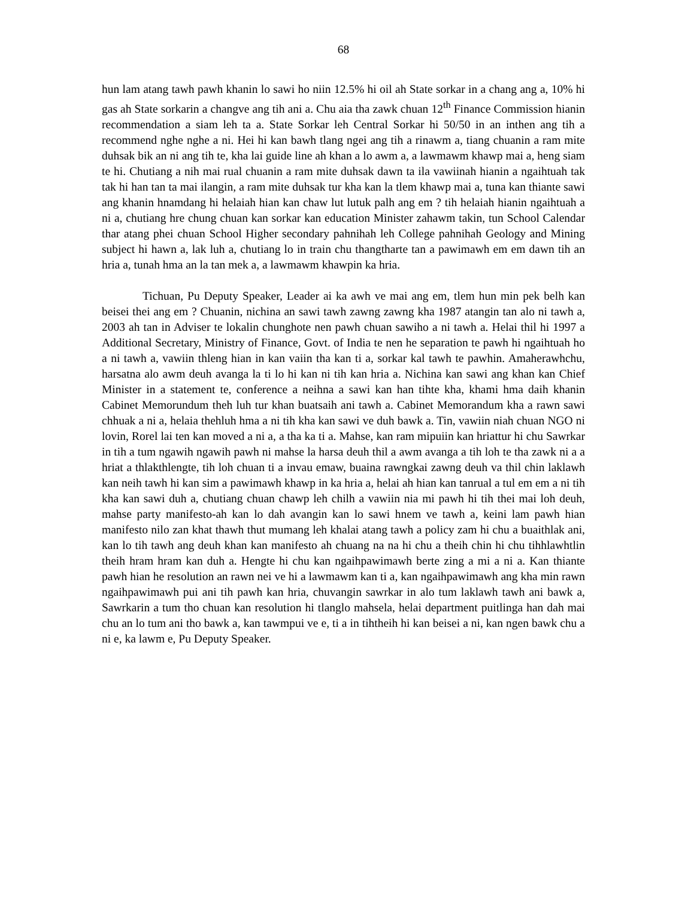68
hun lam atang tawh pawh khanin lo sawi ho niin 12.5% hi oil ah State sorkar in a chang ang a, 10% hi gas ah State sorkarin a changve ang tih ani a. Chu aia tha zawk chuan 12<sup>th</sup> Finance Commission hianin recommendation a siam leh ta a. State Sorkar leh Central Sorkar hi 50/50 in an inthen ang tih a recommend nghe nghe a ni. Hei hi kan bawh tlang ngei ang tih a rinawm a, tiang chuanin a ram mite duhsak bik an ni ang tih te, kha lai guide line ah khan a lo awm a, a lawmawm khawp mai a, heng siam te hi. Chutiang a nih mai rual chuanin a ram mite duhsak dawn ta ila vawiinah hianin a ngaihtuah tak tak hi han tan ta mai ilangin, a ram mite duhsak tur kha kan la tlem khawp mai a, tuna kan thiante sawi ang khanin hnamdang hi helaiah hian kan chaw lut lutuk palh ang em ? tih helaiah hianin ngaihtuah a ni a, chutiang hre chung chuan kan sorkar kan education Minister zahawm takin, tun School Calendar thar atang phei chuan School Higher secondary pahnihah leh College pahnihah Geology and Mining subject hi hawn a, lak luh a, chutiang lo in train chu thangtharte tan a pawimawh em em dawn tih an hria a, tunah hma an la tan mek a, a lawmawm khawpin ka hria.
Tichuan, Pu Deputy Speaker, Leader ai ka awh ve mai ang em, tlem hun min pek belh kan beisei thei ang em ? Chuanin, nichina an sawi tawh zawng zawng kha 1987 atangin tan alo ni tawh a, 2003 ah tan in Adviser te lokalin chunghote nen pawh chuan sawiho a ni tawh a. Helai thil hi 1997 a Additional Secretary, Ministry of Finance, Govt. of India te nen he separation te pawh hi ngaihtuah ho a ni tawh a, vawiin thleng hian in kan vaiin tha kan ti a, sorkar kal tawh te pawhin. Amaherawhchu, harsatna alo awm deuh avanga la ti lo hi kan ni tih kan hria a. Nichina kan sawi ang khan kan Chief Minister in a statement te, conference a neihna a sawi kan han tihte kha, khami hma daih khanin Cabinet Memorundum theh luh tur khan buatsaih ani tawh a. Cabinet Memorandum kha a rawn sawi chhuak a ni a, helaia thehluh hma a ni tih kha kan sawi ve duh bawk a. Tin, vawiin niah chuan NGO ni lovin, Rorel lai ten kan moved a ni a, a tha ka ti a. Mahse, kan ram mipuiin kan hriattur hi chu Sawrkar in tih a tum ngawih ngawih pawh ni mahse la harsa deuh thil a awm avanga a tih loh te tha zawk ni a a hriat a thlakthlengte, tih loh chuan ti a invau emaw, buaina rawngkai zawng deuh va thil chin laklawh kan neih tawh hi kan sim a pawimawh khawp in ka hria a, helai ah hian kan tanrual a tul em em a ni tih kha kan sawi duh a, chutiang chuan chawp leh chilh a vawiin nia mi pawh hi tih thei mai loh deuh, mahse party manifesto-ah kan lo dah avangin kan lo sawi hnem ve tawh a, keini lam pawh hian manifesto nilo zan khat thawh thut mumang leh khalai atang tawh a policy zam hi chu a buaithlak ani, kan lo tih tawh ang deuh khan kan manifesto ah chuang na na hi chu a theih chin hi chu tihhlawhtlin theih hram hram kan duh a. Hengte hi chu kan ngaihpawimawh berte zing a mi a ni a. Kan thiante pawh hian he resolution an rawn nei ve hi a lawmawm kan ti a, kan ngaihpawimawh ang kha min rawn ngaihpawimawh pui ani tih pawh kan hria, chuvangin sawrkar in alo tum laklawh tawh ani bawk a, Sawrkarin a tum tho chuan kan resolution hi tlanglo mahsela, helai department puitlinga han dah mai chu an lo tum ani tho bawk a, kan tawmpui ve e, ti a in tihtheih hi kan beisei a ni, kan ngen bawk chu a ni e, ka lawm e, Pu Deputy Speaker.